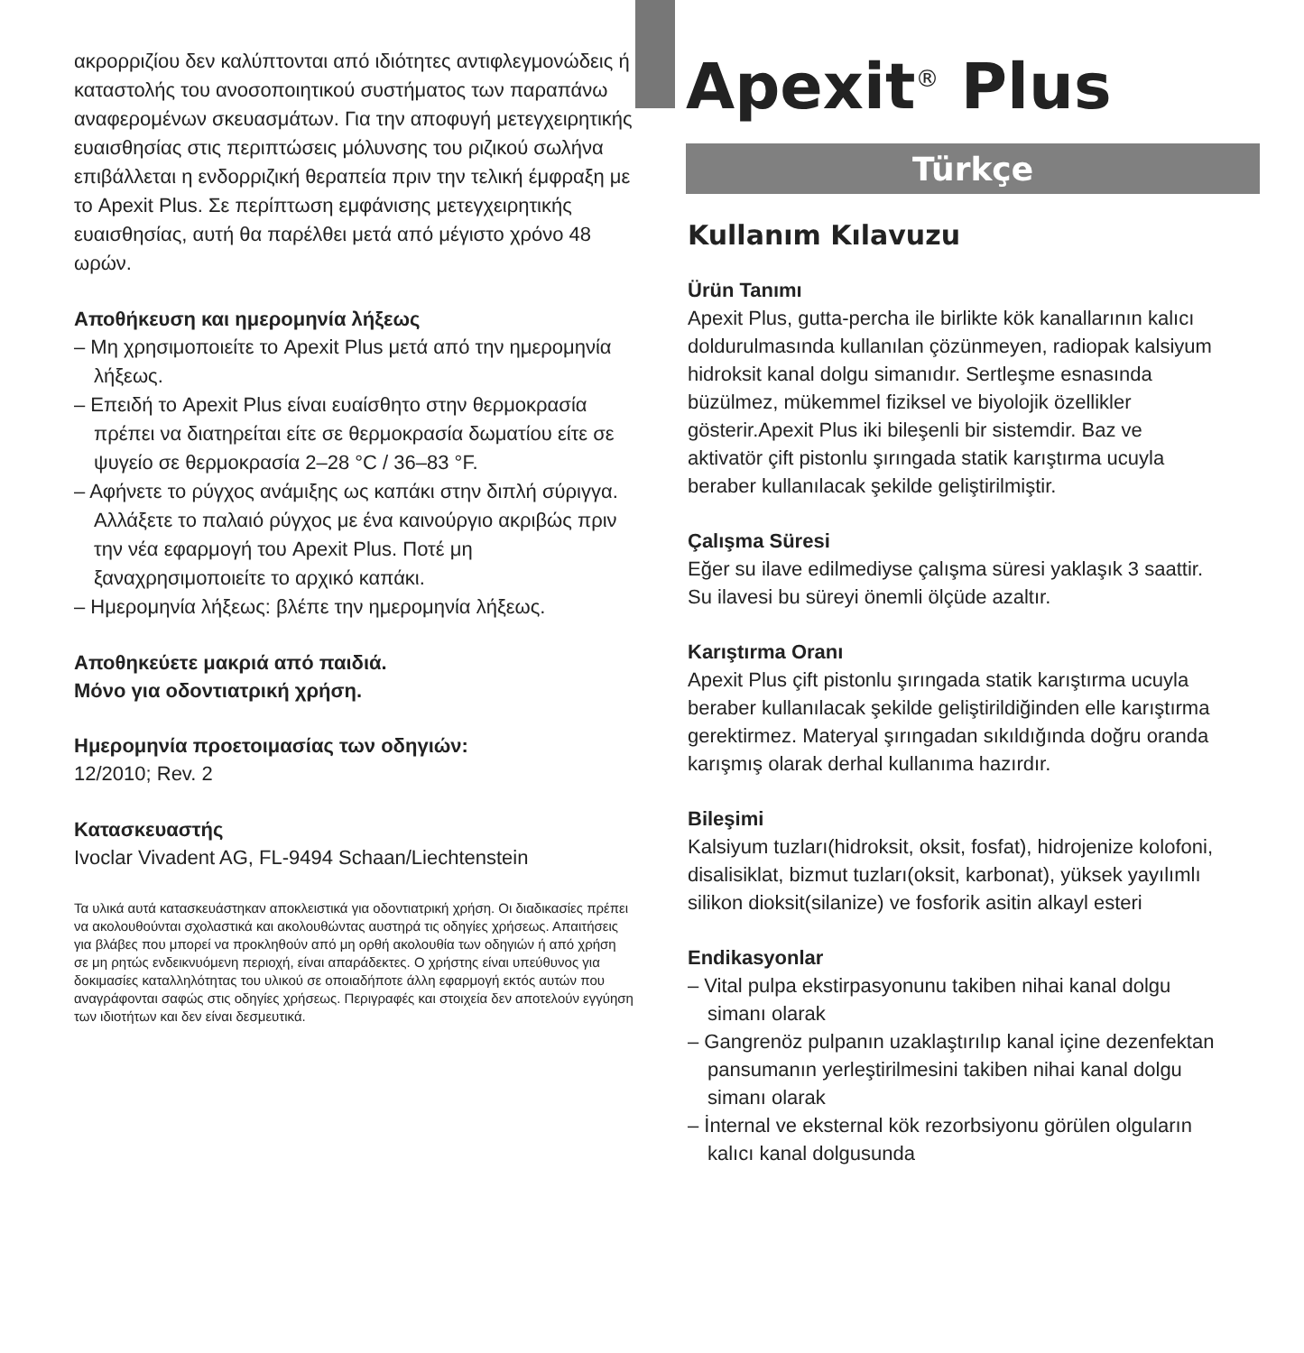ακρορριζίου δεν καλύπτονται από ιδιότητες αντιφλεγμονώδεις ή καταστολής του ανοσοποιητικού συστήματος των παραπάνω αναφερομένων σκευασμάτων. Για την αποφυγή μετεγχειρητικής ευαισθησίας στις περιπτώσεις μόλυνσης του ριζικού σωλήνα επιβάλλεται η ενδορριζική θεραπεία πριν την τελική έμφραξη με το Apexit Plus. Σε περίπτωση εμφάνισης μετεγχειρητικής ευαισθησίας, αυτή θα παρέλθει μετά από μέγιστο χρόνο 48 ωρών.
Αποθήκευση και ημερομηνία λήξεως
– Μη χρησιμοποιείτε το Apexit Plus μετά από την ημερομηνία λήξεως.
– Επειδή το Apexit Plus είναι ευαίσθητο στην θερμοκρασία πρέπει να διατηρείται είτε σε θερμοκρασία δωματίου είτε σε ψυγείο σε θερμοκρασία 2–28 °C / 36–83 °F.
– Αφήνετε το ρύγχος ανάμιξης ως καπάκι στην διπλή σύριγγα. Αλλάξετε το παλαιό ρύγχος με ένα καινούργιο ακριβώς πριν την νέα εφαρμογή του Apexit Plus. Ποτέ μη ξαναχρησιμοποιείτε το αρχικό καπάκι.
– Ημερομηνία λήξεως: βλέπε την ημερομηνία λήξεως.
Αποθηκεύετε μακριά από παιδιά.
Μόνο για οδοντιατρική χρήση.
Ημερομηνία προετοιμασίας των οδηγιών:
12/2010; Rev. 2
Κατασκευαστής
Ivoclar Vivadent AG, FL-9494 Schaan/Liechtenstein
Τα υλικά αυτά κατασκευάστηκαν αποκλειστικά για οδοντιατρική χρήση. Οι διαδικασίες πρέπει να ακολουθούνται σχολαστικά και ακολουθώντας αυστηρά τις οδηγίες χρήσεως. Απαιτήσεις για βλάβες που μπορεί να προκληθούν από μη ορθή ακολουθία των οδηγιών ή από χρήση σε μη ρητώς ενδεικνυόμενη περιοχή, είναι απαράδεκτες. Ο χρήστης είναι υπεύθυνος για δοκιμασίες καταλληλότητας του υλικού σε οποιαδήποτε άλλη εφαρμογή εκτός αυτών που αναγράφονται σαφώς στις οδηγίες χρήσεως. Περιγραφές και στοιχεία δεν αποτελούν εγγύηση των ιδιοτήτων και δεν είναι δεσμευτικά.
Apexit<sup>®</sup> Plus
Türkçe
Kullanım Kılavuzu
Ürün Tanımı
Apexit Plus, gutta-percha ile birlikte kök kanallarının kalıcı doldurulmasında kullanılan çözünmeyen, radiopak kalsiyum hidroksit kanal dolgu simanıdır. Sertleşme esnasında büzülmez, mükemmel fiziksel ve biyolojik özellikler gösterir.Apexit Plus iki bileşenli bir sistemdir. Baz ve aktivatör çift pistonlu şırıngada statik karıştırma ucuyla beraber kullanılacak şekilde geliştirilmiştir.
Çalışma Süresi
Eğer su ilave edilmediyse çalışma süresi yaklaşık 3 saattir. Su ilavesi bu süreyi önemli ölçüde azaltır.
Karıştırma Oranı
Apexit Plus çift pistonlu şırıngada statik karıştırma ucuyla beraber kullanılacak şekilde geliştirildiğinden elle karıştırma gerektirmez. Materyal şırıngadan sıkıldığında doğru oranda karışmış olarak derhal kullanıma hazırdır.
Bileşimi
Kalsiyum tuzları(hidroksit, oksit, fosfat), hidrojenize kolofoni, disalisiklat, bizmut tuzları(oksit, karbonat), yüksek yayılımlı silikon dioksit(silanize) ve fosforik asitin alkayl esteri
Endikasyonlar
– Vital pulpa ekstirpasyonunu takiben nihai kanal dolgu simanı olarak
– Gangrenöz pulpanın uzaklaştırılıp kanal içine dezenfektan pansumanın yerleştirilmesini takiben nihai kanal dolgu simanı olarak
– İnternal ve eksternal kök rezorbsiyonu görülen olguların kalıcı kanal dolgusunda